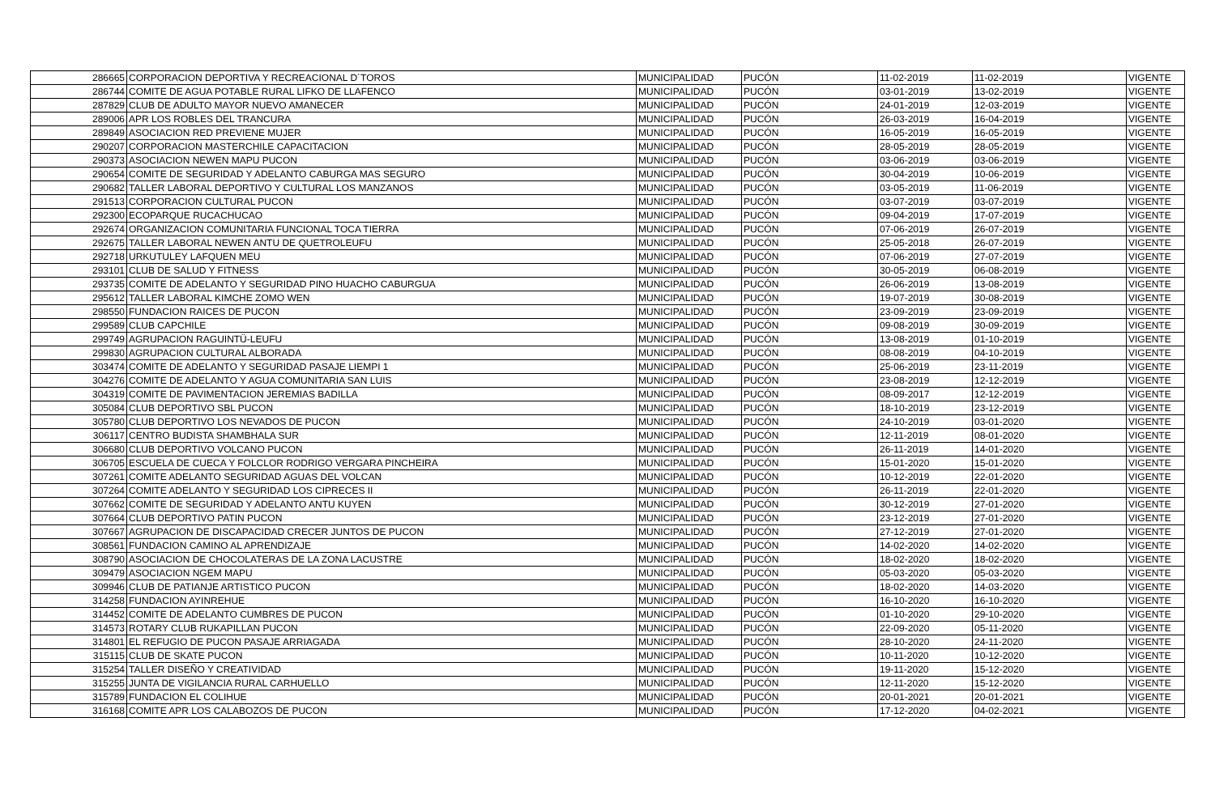| 286665 | CORPORACION DEPORTIVA Y RECREACIONAL D´TOROS | MUNICIPALIDAD | PUCÓN | 11-02-2019 | 11-02-2019 | VIGENTE |
| 286744 | COMITE DE AGUA POTABLE RURAL LIFKO DE LLAFENCO | MUNICIPALIDAD | PUCÓN | 03-01-2019 | 13-02-2019 | VIGENTE |
| 287829 | CLUB DE ADULTO MAYOR NUEVO AMANECER | MUNICIPALIDAD | PUCÓN | 24-01-2019 | 12-03-2019 | VIGENTE |
| 289006 | APR LOS ROBLES DEL TRANCURA | MUNICIPALIDAD | PUCÓN | 26-03-2019 | 16-04-2019 | VIGENTE |
| 289849 | ASOCIACION RED PREVIENE MUJER | MUNICIPALIDAD | PUCÓN | 16-05-2019 | 16-05-2019 | VIGENTE |
| 290207 | CORPORACION MASTERCHILE CAPACITACION | MUNICIPALIDAD | PUCÓN | 28-05-2019 | 28-05-2019 | VIGENTE |
| 290373 | ASOCIACION NEWEN MAPU PUCON | MUNICIPALIDAD | PUCÓN | 03-06-2019 | 03-06-2019 | VIGENTE |
| 290654 | COMITE DE SEGURIDAD Y ADELANTO CABURGA MAS SEGURO | MUNICIPALIDAD | PUCÓN | 30-04-2019 | 10-06-2019 | VIGENTE |
| 290682 | TALLER LABORAL DEPORTIVO Y CULTURAL LOS MANZANOS | MUNICIPALIDAD | PUCÓN | 03-05-2019 | 11-06-2019 | VIGENTE |
| 291513 | CORPORACION CULTURAL PUCON | MUNICIPALIDAD | PUCÓN | 03-07-2019 | 03-07-2019 | VIGENTE |
| 292300 | ECOPARQUE RUCACHUCAO | MUNICIPALIDAD | PUCÓN | 09-04-2019 | 17-07-2019 | VIGENTE |
| 292674 | ORGANIZACION COMUNITARIA FUNCIONAL TOCA TIERRA | MUNICIPALIDAD | PUCÓN | 07-06-2019 | 26-07-2019 | VIGENTE |
| 292675 | TALLER LABORAL NEWEN ANTU DE QUETROLEUFU | MUNICIPALIDAD | PUCÓN | 25-05-2018 | 26-07-2019 | VIGENTE |
| 292718 | URKUTULEY LAFQUEN MEU | MUNICIPALIDAD | PUCÓN | 07-06-2019 | 27-07-2019 | VIGENTE |
| 293101 | CLUB DE SALUD Y FITNESS | MUNICIPALIDAD | PUCÓN | 30-05-2019 | 06-08-2019 | VIGENTE |
| 293735 | COMITE DE ADELANTO Y SEGURIDAD PINO HUACHO CABURGUA | MUNICIPALIDAD | PUCÓN | 26-06-2019 | 13-08-2019 | VIGENTE |
| 295612 | TALLER LABORAL KIMCHE ZOMO WEN | MUNICIPALIDAD | PUCÓN | 19-07-2019 | 30-08-2019 | VIGENTE |
| 298550 | FUNDACION RAICES DE PUCON | MUNICIPALIDAD | PUCÓN | 23-09-2019 | 23-09-2019 | VIGENTE |
| 299589 | CLUB CAPCHILE | MUNICIPALIDAD | PUCÓN | 09-08-2019 | 30-09-2019 | VIGENTE |
| 299749 | AGRUPACION RAGUINTÜ-LEUFU | MUNICIPALIDAD | PUCÓN | 13-08-2019 | 01-10-2019 | VIGENTE |
| 299830 | AGRUPACION CULTURAL ALBORADA | MUNICIPALIDAD | PUCÓN | 08-08-2019 | 04-10-2019 | VIGENTE |
| 303474 | COMITE DE ADELANTO Y SEGURIDAD PASAJE LIEMPI 1 | MUNICIPALIDAD | PUCÓN | 25-06-2019 | 23-11-2019 | VIGENTE |
| 304276 | COMITE DE ADELANTO Y AGUA COMUNITARIA SAN LUIS | MUNICIPALIDAD | PUCÓN | 23-08-2019 | 12-12-2019 | VIGENTE |
| 304319 | COMITE DE PAVIMENTACION JEREMIAS BADILLA | MUNICIPALIDAD | PUCÓN | 08-09-2017 | 12-12-2019 | VIGENTE |
| 305084 | CLUB DEPORTIVO SBL PUCON | MUNICIPALIDAD | PUCÓN | 18-10-2019 | 23-12-2019 | VIGENTE |
| 305780 | CLUB DEPORTIVO LOS NEVADOS DE PUCON | MUNICIPALIDAD | PUCÓN | 24-10-2019 | 03-01-2020 | VIGENTE |
| 306117 | CENTRO BUDISTA SHAMBHALA SUR | MUNICIPALIDAD | PUCÓN | 12-11-2019 | 08-01-2020 | VIGENTE |
| 306680 | CLUB DEPORTIVO VOLCANO PUCON | MUNICIPALIDAD | PUCÓN | 26-11-2019 | 14-01-2020 | VIGENTE |
| 306705 | ESCUELA DE CUECA Y FOLCLOR RODRIGO VERGARA PINCHEIRA | MUNICIPALIDAD | PUCÓN | 15-01-2020 | 15-01-2020 | VIGENTE |
| 307261 | COMITE ADELANTO SEGURIDAD AGUAS DEL VOLCAN | MUNICIPALIDAD | PUCÓN | 10-12-2019 | 22-01-2020 | VIGENTE |
| 307264 | COMITE ADELANTO Y SEGURIDAD LOS CIPRECES II | MUNICIPALIDAD | PUCÓN | 26-11-2019 | 22-01-2020 | VIGENTE |
| 307662 | COMITE DE SEGURIDAD Y ADELANTO ANTU KUYEN | MUNICIPALIDAD | PUCÓN | 30-12-2019 | 27-01-2020 | VIGENTE |
| 307664 | CLUB DEPORTIVO PATIN PUCON | MUNICIPALIDAD | PUCÓN | 23-12-2019 | 27-01-2020 | VIGENTE |
| 307667 | AGRUPACION DE DISCAPACIDAD CRECER JUNTOS DE PUCON | MUNICIPALIDAD | PUCÓN | 27-12-2019 | 27-01-2020 | VIGENTE |
| 308561 | FUNDACION CAMINO AL APRENDIZAJE | MUNICIPALIDAD | PUCÓN | 14-02-2020 | 14-02-2020 | VIGENTE |
| 308790 | ASOCIACION DE CHOCOLATERAS DE LA ZONA LACUSTRE | MUNICIPALIDAD | PUCÓN | 18-02-2020 | 18-02-2020 | VIGENTE |
| 309479 | ASOCIACION NGEM MAPU | MUNICIPALIDAD | PUCÓN | 05-03-2020 | 05-03-2020 | VIGENTE |
| 309946 | CLUB DE PATIANJE ARTISTICO PUCON | MUNICIPALIDAD | PUCÓN | 18-02-2020 | 14-03-2020 | VIGENTE |
| 314258 | FUNDACION AYINREHUE | MUNICIPALIDAD | PUCÓN | 16-10-2020 | 16-10-2020 | VIGENTE |
| 314452 | COMITE DE ADELANTO CUMBRES DE PUCON | MUNICIPALIDAD | PUCÓN | 01-10-2020 | 29-10-2020 | VIGENTE |
| 314573 | ROTARY CLUB RUKAPILLAN PUCON | MUNICIPALIDAD | PUCÓN | 22-09-2020 | 05-11-2020 | VIGENTE |
| 314801 | EL REFUGIO DE PUCON PASAJE ARRIAGADA | MUNICIPALIDAD | PUCÓN | 28-10-2020 | 24-11-2020 | VIGENTE |
| 315115 | CLUB DE SKATE PUCON | MUNICIPALIDAD | PUCÓN | 10-11-2020 | 10-12-2020 | VIGENTE |
| 315254 | TALLER DISEÑO Y CREATIVIDAD | MUNICIPALIDAD | PUCÓN | 19-11-2020 | 15-12-2020 | VIGENTE |
| 315255 | JUNTA DE VIGILANCIA RURAL CARHUELLO | MUNICIPALIDAD | PUCÓN | 12-11-2020 | 15-12-2020 | VIGENTE |
| 315789 | FUNDACION EL COLIHUE | MUNICIPALIDAD | PUCÓN | 20-01-2021 | 20-01-2021 | VIGENTE |
| 316168 | COMITE APR LOS CALABOZOS DE PUCON | MUNICIPALIDAD | PUCÓN | 17-12-2020 | 04-02-2021 | VIGENTE |